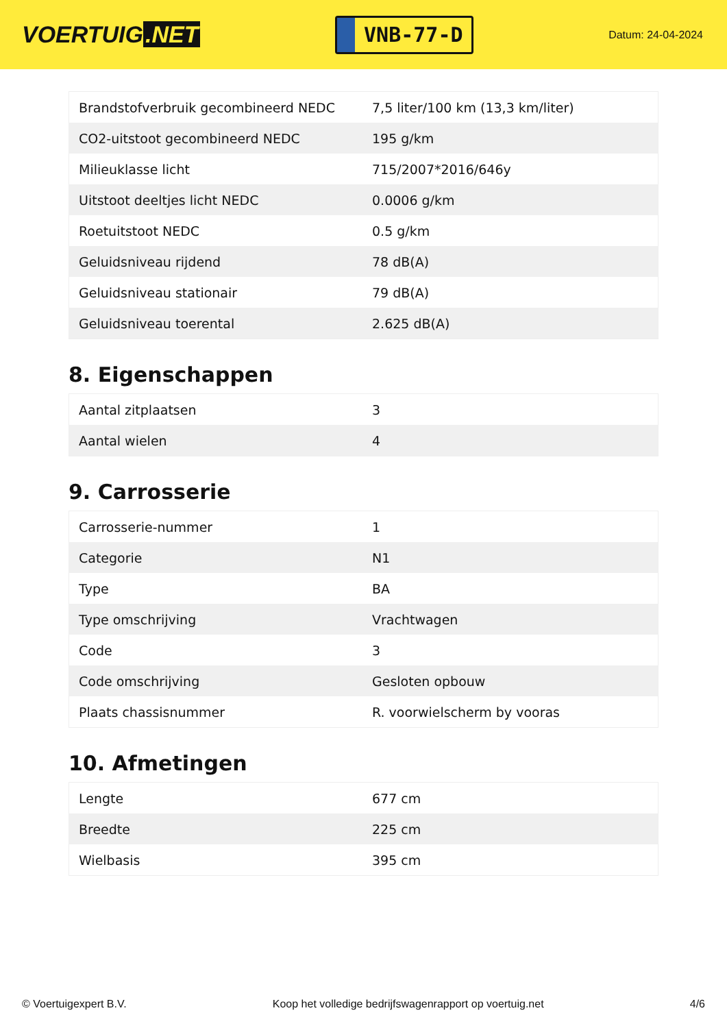VOERTUIG.NET
VNB-77-D
Datum: 24-04-2024
| Brandstofverbruik gecombineerd NEDC | 7,5 liter/100 km (13,3 km/liter) |
| CO2-uitstoot gecombineerd NEDC | 195 g/km |
| Milieuklasse licht | 715/2007*2016/646y |
| Uitstoot deeltjes licht NEDC | 0.0006 g/km |
| Roetuitstoot NEDC | 0.5 g/km |
| Geluidsniveau rijdend | 78 dB(A) |
| Geluidsniveau stationair | 79 dB(A) |
| Geluidsniveau toerental | 2.625 dB(A) |
8. Eigenschappen
| Aantal zitplaatsen | 3 |
| Aantal wielen | 4 |
9. Carrosserie
| Carrosserie-nummer | 1 |
| Categorie | N1 |
| Type | BA |
| Type omschrijving | Vrachtwagen |
| Code | 3 |
| Code omschrijving | Gesloten opbouw |
| Plaats chassisnummer | R. voorwielscherm by vooras |
10. Afmetingen
| Lengte | 677 cm |
| Breedte | 225 cm |
| Wielbasis | 395 cm |
© Voertuigexpert B.V. Koop het volledige bedrijfswagenrapport op voertuig.net 4/6